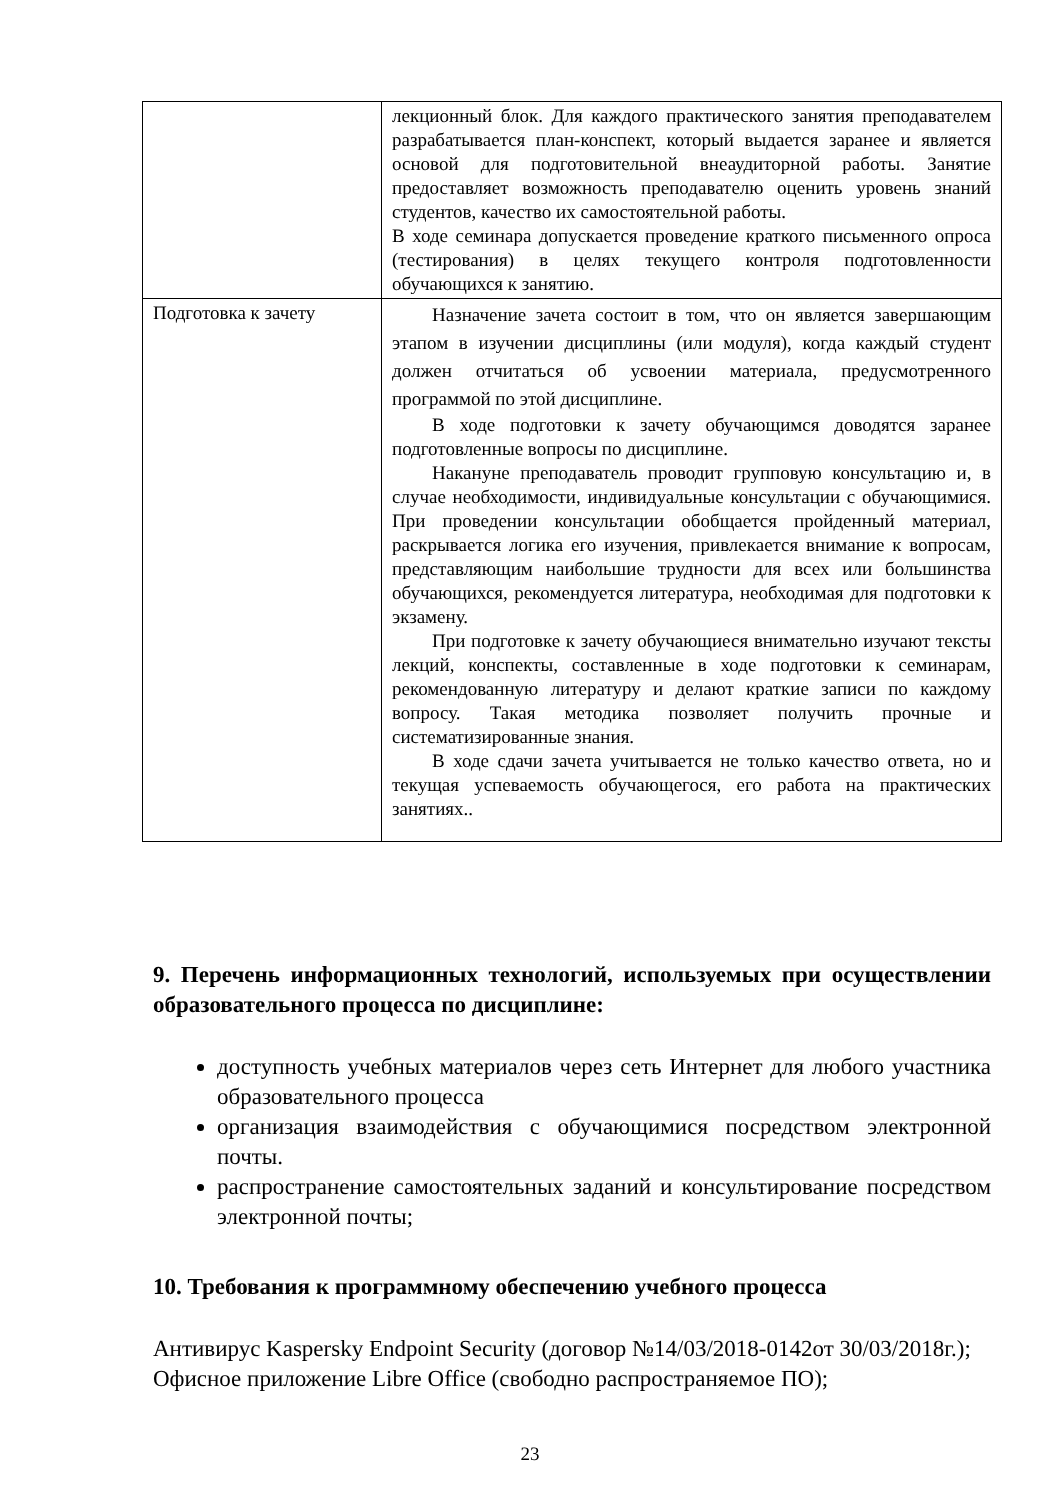| | лекционный блок. Для каждого практического занятия преподавателем разрабатывается план-конспект, который выдается заранее и является основой для подготовительной внеаудиторной работы. Занятие предоставляет возможность преподавателю оценить уровень знаний студентов, качество их самостоятельной работы. В ходе семинара допускается проведение краткого письменного опроса (тестирования) в целях текущего контроля подготовленности обучающихся к занятию. |
| Подготовка к зачету | Назначение зачета состоит в том, что он является завершающим этапом в изучении дисциплины (или модуля), когда каждый студент должен отчитаться об усвоении материала, предусмотренного программой по этой дисциплине. В ходе подготовки к зачету обучающимся доводятся заранее подготовленные вопросы по дисциплине. Накануне преподаватель проводит групповую консультацию и, в случае необходимости, индивидуальные консультации с обучающимися. При проведении консультации обобщается пройденный материал, раскрывается логика его изучения, привлекается внимание к вопросам, представляющим наибольшие трудности для всех или большинства обучающихся, рекомендуется литература, необходимая для подготовки к экзамену. При подготовке к зачету обучающиеся внимательно изучают тексты лекций, конспекты, составленные в ходе подготовки к семинарам, рекомендованную литературу и делают краткие записи по каждому вопросу. Такая методика позволяет получить прочные и систематизированные знания. В ходе сдачи зачета учитывается не только качество ответа, но и текущая успеваемость обучающегося, его работа на практических занятиях.. |
9. Перечень информационных технологий, используемых при осуществлении образовательного процесса по дисциплине:
доступность учебных материалов через сеть Интернет для любого участника образовательного процесса
организация взаимодействия с обучающимися посредством электронной почты.
распространение самостоятельных заданий и консультирование посредством электронной почты;
10. Требования к программному обеспечению учебного процесса
Антивирус Kaspersky Endpoint Security (договор №14/03/2018-0142от 30/03/2018г.);
Офисное приложение Libre Office (свободно распространяемое ПО);
23